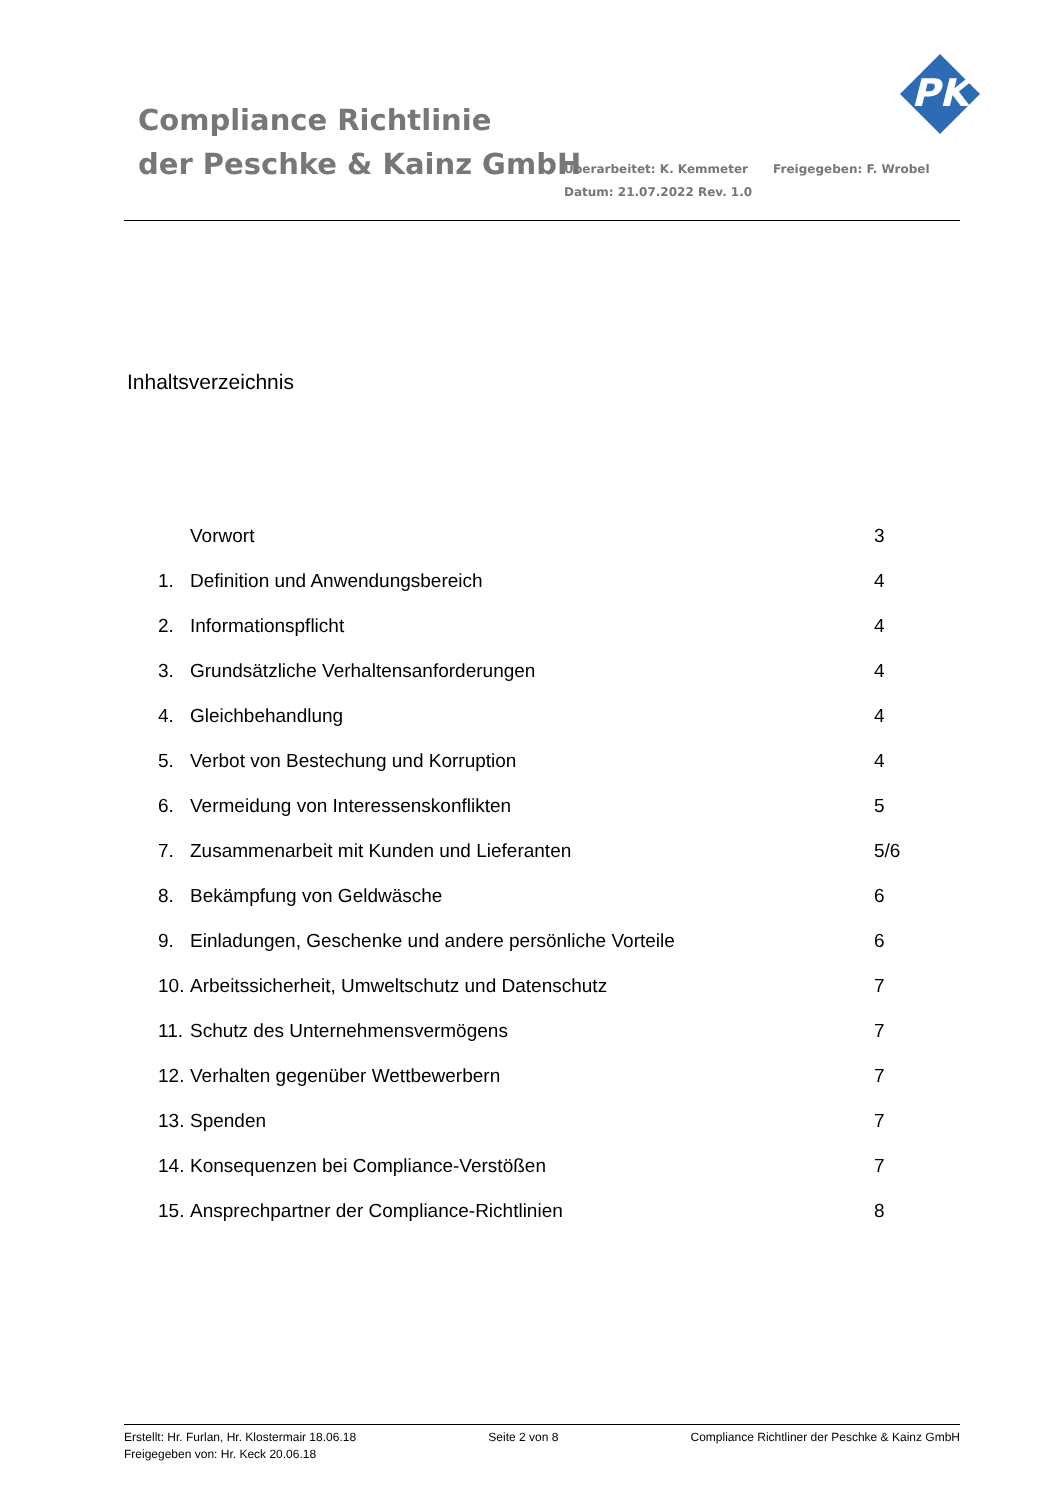Compliance Richtlinie
der Peschke & Kainz GmbH
Überarbeitet: K. Kemmeter Freigegeben: F. Wrobel
Datum: 21.07.2022 Rev. 1.0
PK
Inhaltsverzeichnis
Vorwort 3
1. Definition und Anwendungsbereich 4
2. Informationspflicht 4
3. Grundsätzliche Verhaltensanforderungen 4
4. Gleichbehandlung 4
5. Verbot von Bestechung und Korruption 4
6. Vermeidung von Interessenskonflikten 5
7. Zusammenarbeit mit Kunden und Lieferanten 5/6
8. Bekämpfung von Geldwäsche 6
9. Einladungen, Geschenke und andere persönliche Vorteile 6
10. Arbeitssicherheit, Umweltschutz und Datenschutz 7
11. Schutz des Unternehmensvermögens 7
12. Verhalten gegenüber Wettbewerbern 7
13. Spenden 7
14. Konsequenzen bei Compliance-Verstößen 7
15. Ansprechpartner der Compliance-Richtlinien 8
Erstellt: Hr. Furlan, Hr. Klostermair 18.06.18
Freigegeben von: Hr. Keck 20.06.18
Seite 2 von 8 Compliance Richtliner der Peschke & Kainz GmbH